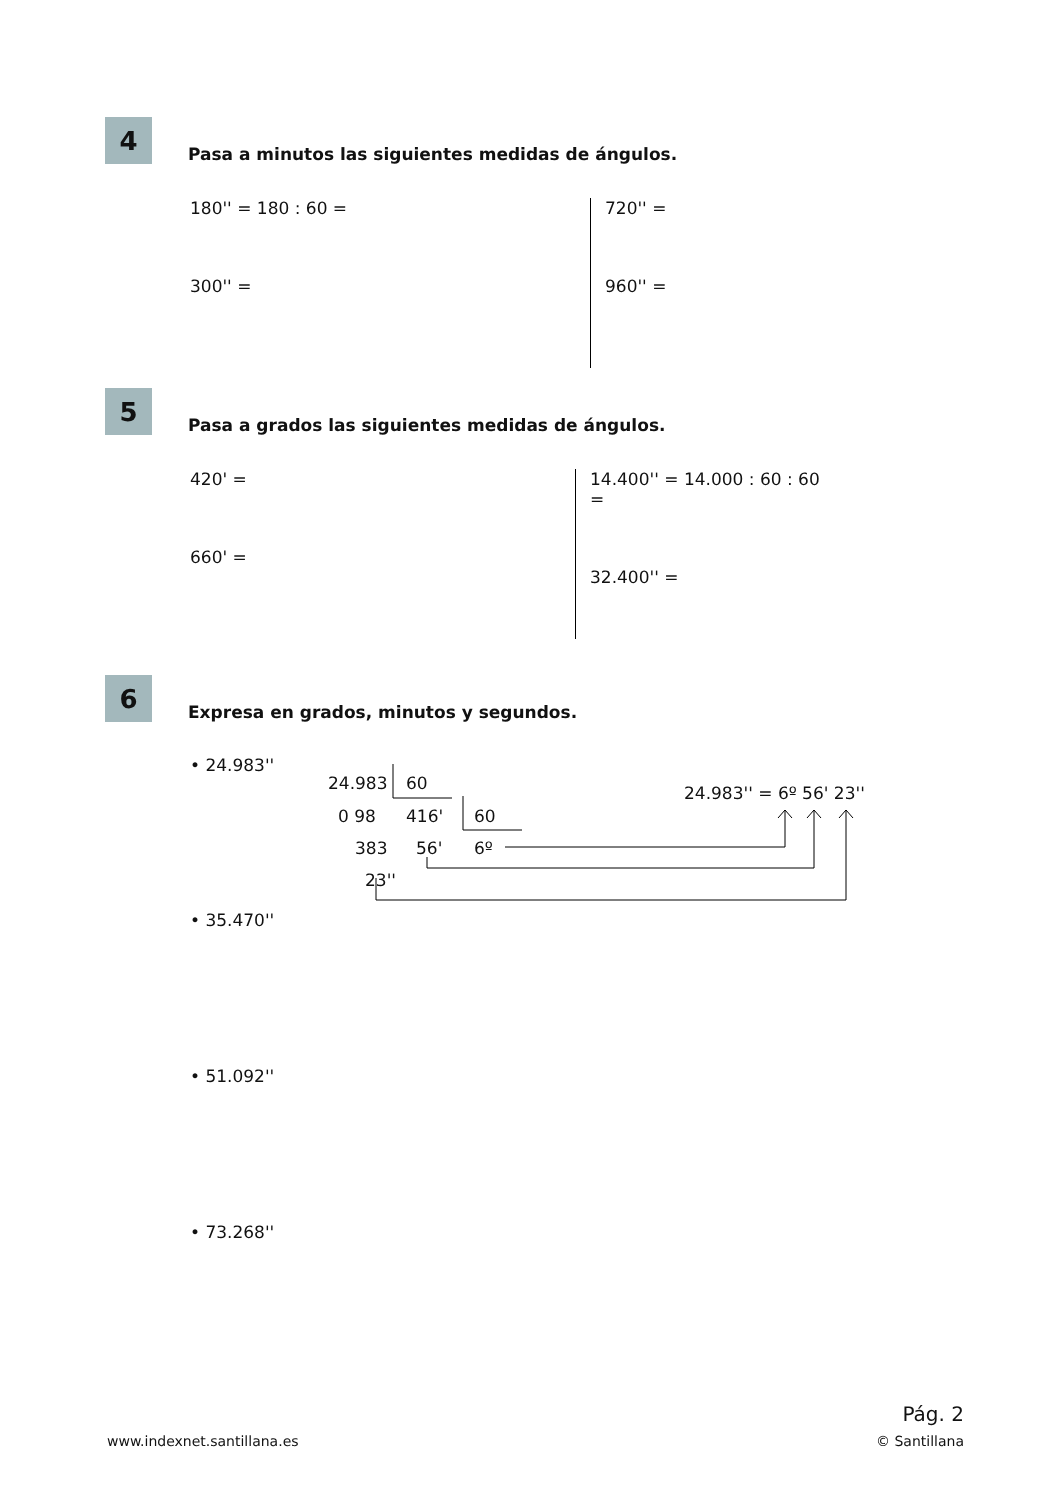4
Pasa a minutos las siguientes medidas de ángulos.
180'' = 180 : 60 =
300'' =
720'' =
960'' =
5
Pasa a grados las siguientes medidas de ángulos.
420' =
660' =
14.400'' = 14.000 : 60 : 60 =
32.400'' =
6
Expresa en grados, minutos y segundos.
• 24.983''
24.983 60
0 98 416' 60
383 56' 6º
23''
24.983'' = 6º 56' 23''
• 35.470''
• 51.092''
• 73.268''
Pág. 2
www.indexnet.santillana.es © Santillana